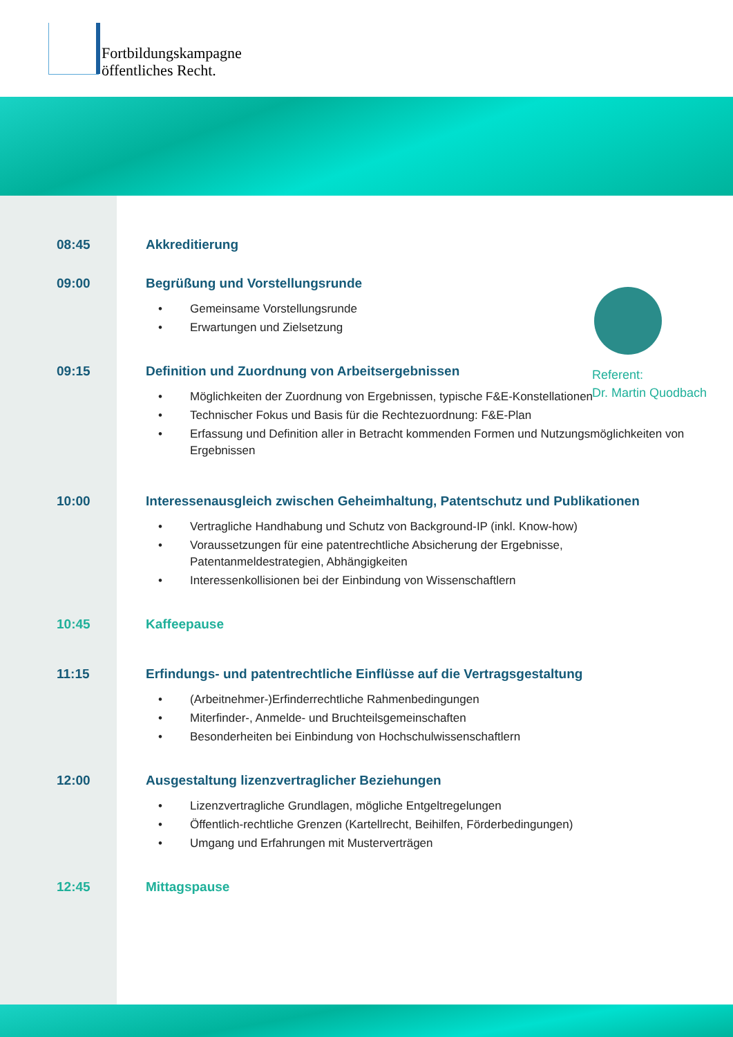Fortbildungskampagne
öffentliches Recht.
Referent:
Dr. Martin Quodbach
08:45 Akkreditierung
09:00 Begrüßung und Vorstellungsrunde
Gemeinsame Vorstellungsrunde
Erwartungen und Zielsetzung
09:15 Definition und Zuordnung von Arbeitsergebnissen
Möglichkeiten der Zuordnung von Ergebnissen, typische F&E-Konstellationen
Technischer Fokus und Basis für die Rechtezuordnung: F&E-Plan
Erfassung und Definition aller in Betracht kommenden Formen und Nutzungsmöglichkeiten von Ergebnissen
10:00 Interessenausgleich zwischen Geheimhaltung, Patentschutz und Publikationen
Vertragliche Handhabung und Schutz von Background-IP (inkl. Know-how)
Voraussetzungen für eine patentrechtliche Absicherung der Ergebnisse, Patentanmeldestrategien, Abhängigkeiten
Interessenkollisionen bei der Einbindung von Wissenschaftlern
10:45 Kaffeepause
11:15 Erfindungs- und patentrechtliche Einflüsse auf die Vertragsgestaltung
(Arbeitnehmer-)Erfinderrechtliche Rahmenbedingungen
Miterfinder-, Anmelde- und Bruchteilsgemeinschaften
Besonderheiten bei Einbindung von Hochschulwissenschaftlern
12:00 Ausgestaltung lizenzvertraglicher Beziehungen
Lizenzvertragliche Grundlagen, mögliche Entgeltregelungen
Öffentlich-rechtliche Grenzen (Kartellrecht, Beihilfen, Förderbedingungen)
Umgang und Erfahrungen mit Musterverträgen
12:45 Mittagspause